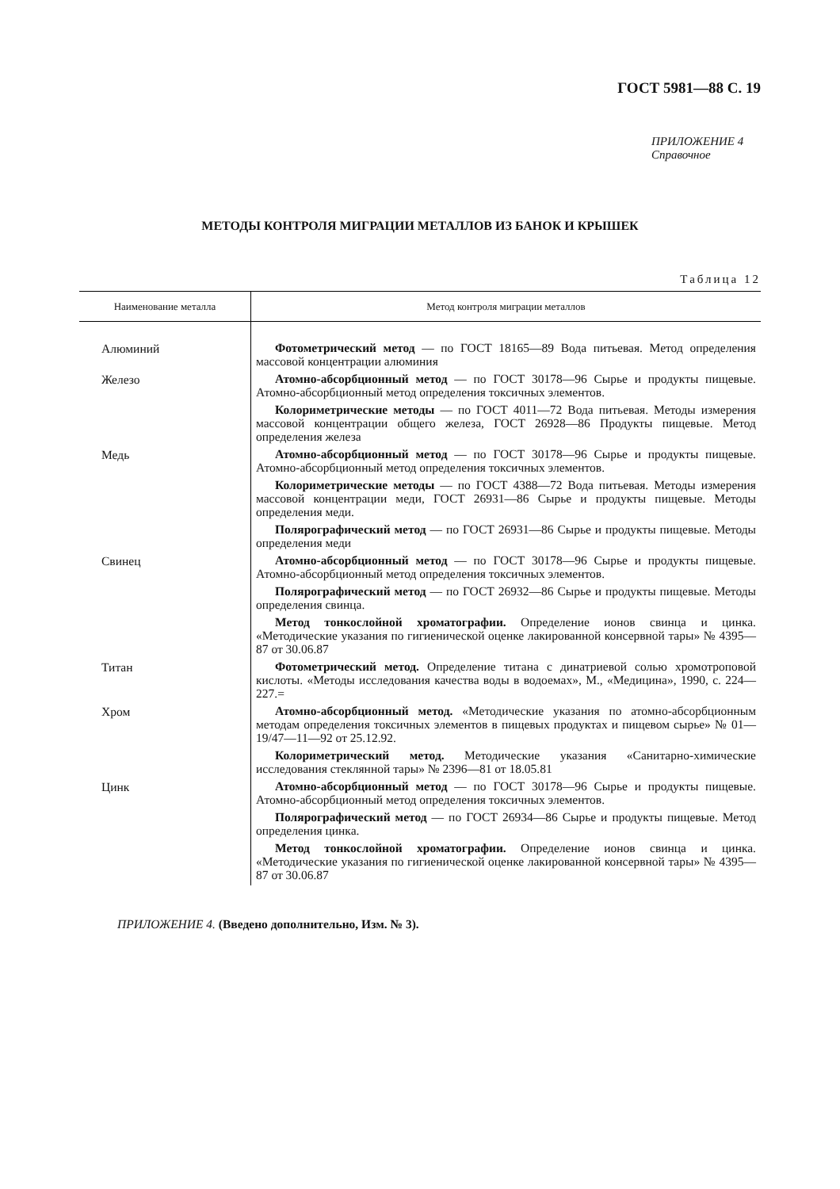ГОСТ 5981—88 С. 19
ПРИЛОЖЕНИЕ 4
Справочное
МЕТОДЫ КОНТРОЛЯ МИГРАЦИИ МЕТАЛЛОВ ИЗ БАНОК И КРЫШЕК
Таблица 12
| Наименование металла | Метод контроля миграции металлов |
| --- | --- |
| Алюминий | Фотометрический метод — по ГОСТ 18165—89 Вода питьевая. Метод определения массовой концентрации алюминия |
| Железо | Атомно-абсорбционный метод — по ГОСТ 30178—96 Сырье и продукты пищевые. Атомно-абсорбционный метод определения токсичных элементов. Колориметрические методы — по ГОСТ 4011—72 Вода питьевая. Методы измерения массовой концентрации общего железа, ГОСТ 26928—86 Продукты пищевые. Метод определения железа |
| Медь | Атомно-абсорбционный метод — по ГОСТ 30178—96 Сырье и продукты пищевые. Атомно-абсорбционный метод определения токсичных элементов. Колориметрические методы — по ГОСТ 4388—72 Вода питьевая. Методы измерения массовой концентрации меди, ГОСТ 26931—86 Сырье и продукты пищевые. Методы определения меди. Полярографический метод — по ГОСТ 26931—86 Сырье и продукты пищевые. Методы определения меди |
| Свинец | Атомно-абсорбционный метод — по ГОСТ 30178—96 Сырье и продукты пищевые. Атомно-абсорбционный метод определения токсичных элементов. Полярографический метод — по ГОСТ 26932—86 Сырье и продукты пищевые. Методы определения свинца. Метод тонкослойной хроматографии. Определение ионов свинца и цинка. «Методические указания по гигиенической оценке лакированной консервной тары» № 4395—87 от 30.06.87 |
| Титан | Фотометрический метод. Определение титана с динатриевой солью хромотроповой кислоты. «Методы исследования качества воды в водоемах», М., «Медицина», 1990, с. 224—227.= |
| Хром | Атомно-абсорбционный метод. «Методические указания по атомно-абсорбционным методам определения токсичных элементов в пищевых продуктах и пищевом сырье» № 01—19/47—11—92 от 25.12.92. Колориметрический метод. Методические указания «Санитарно-химические исследования стеклянной тары» № 2396—81 от 18.05.81 |
| Цинк | Атомно-абсорбционный метод — по ГОСТ 30178—96 Сырье и продукты пищевые. Атомно-абсорбционный метод определения токсичных элементов. Полярографический метод — по ГОСТ 26934—86 Сырье и продукты пищевые. Метод определения цинка. Метод тонкослойной хроматографии. Определение ионов свинца и цинка. «Методические указания по гигиенической оценке лакированной консервной тары» № 4395—87 от 30.06.87 |
ПРИЛОЖЕНИЕ 4. (Введено дополнительно, Изм. № 3).